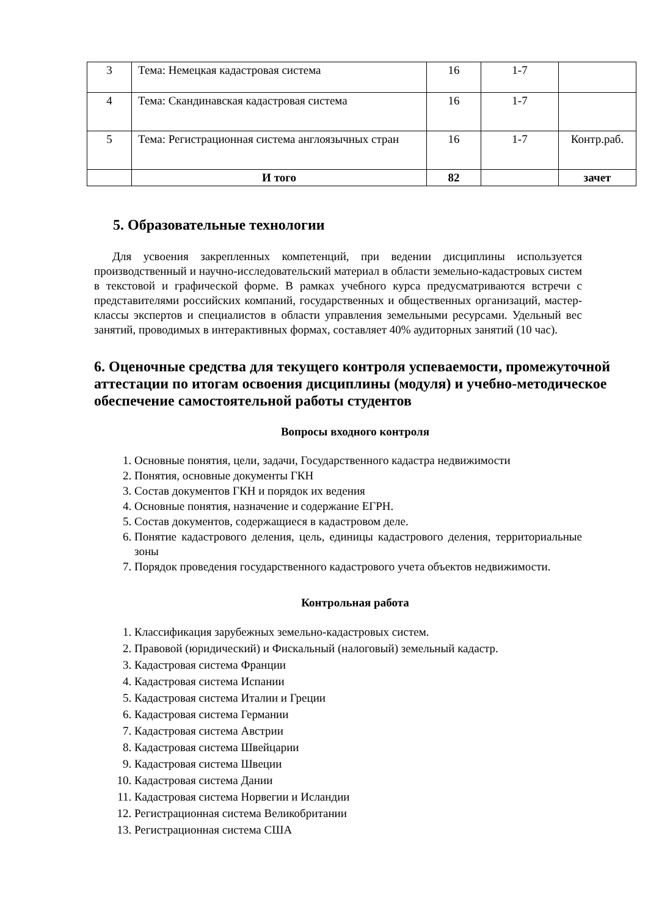| 3 | Тема: Немецкая кадастровая система | 16 | 1-7 | |
| 4 | Тема: Скандинавская кадастровая система | 16 | 1-7 | |
| 5 | Тема: Регистрационная система англоязычных стран | 16 | 1-7 | Контр.раб. |
| | И того | 82 | | зачет |
5. Образовательные технологии
Для усвоения закрепленных компетенций, при ведении дисциплины используется производственный и научно-исследовательский материал в области земельно-кадастровых систем в текстовой и графической форме. В рамках учебного курса предусматриваются встречи с представителями российских компаний, государственных и общественных организаций, мастер-классы экспертов и специалистов в области управления земельными ресурсами. Удельный вес занятий, проводимых в интерактивных формах, составляет 40% аудиторных занятий (10 час).
6. Оценочные средства для текущего контроля успеваемости, промежуточной аттестации по итогам освоения дисциплины (модуля) и учебно-методическое обеспечение самостоятельной работы студентов
Вопросы входного контроля
1. Основные понятия, цели, задачи, Государственного кадастра недвижимости
2. Понятия, основные документы ГКН
3. Состав документов ГКН и порядок их ведения
4. Основные понятия, назначение и содержание ЕГРН.
5. Состав документов, содержащиеся в кадастровом деле.
6. Понятие кадастрового деления, цель, единицы кадастрового деления, территориальные зоны
7. Порядок проведения государственного кадастрового учета объектов недвижимости.
Контрольная работа
1. Классификация зарубежных земельно-кадастровых систем.
2. Правовой (юридический) и Фискальный (налоговый) земельный кадастр.
3. Кадастровая система Франции
4. Кадастровая система Испании
5. Кадастровая система Италии и Греции
6. Кадастровая система Германии
7. Кадастровая система Австрии
8. Кадастровая система Швейцарии
9. Кадастровая система Швеции
10. Кадастровая система Дании
11. Кадастровая система Норвегии и Исландии
12. Регистрационная система Великобритании
13. Регистрационная система США